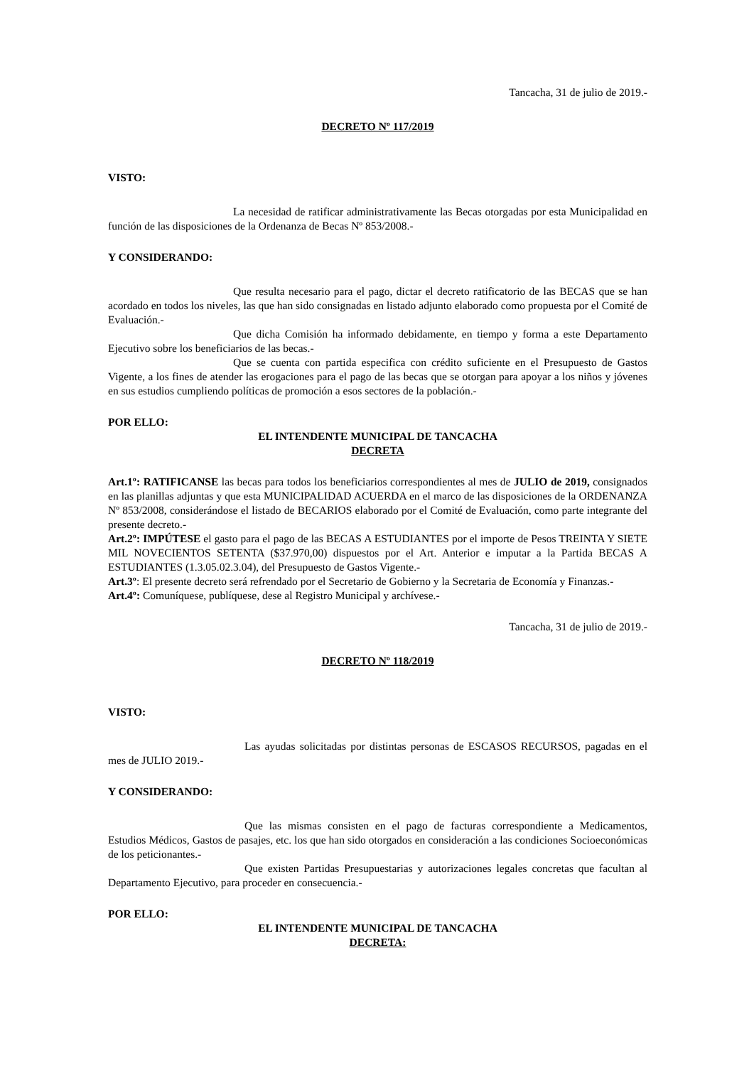Tancacha, 31 de julio de 2019.-
DECRETO Nº 117/2019
VISTO:
La necesidad de ratificar administrativamente las Becas otorgadas por esta Municipalidad en función de las disposiciones de la Ordenanza de Becas Nº 853/2008.-
Y CONSIDERANDO:
Que resulta necesario para el pago, dictar el decreto ratificatorio de las BECAS que se han acordado en todos los niveles, las que han sido consignadas en listado adjunto elaborado como propuesta por el Comité de Evaluación.-
Que dicha Comisión ha informado debidamente, en tiempo y forma a este Departamento Ejecutivo sobre los beneficiarios de las becas.-
Que se cuenta con partida especifica con crédito suficiente en el Presupuesto de Gastos Vigente, a los fines de atender las erogaciones para el pago de las becas que se otorgan para apoyar a los niños y jóvenes en sus estudios cumpliendo políticas de promoción a esos sectores de la población.-
POR ELLO:
EL INTENDENTE MUNICIPAL DE TANCACHA
DECRETA
Art.1º: RATIFICANSE las becas para todos los beneficiarios correspondientes al mes de JULIO de 2019, consignados en las planillas adjuntas y que esta MUNICIPALIDAD ACUERDA en el marco de las disposiciones de la ORDENANZA Nº 853/2008, considerándose el listado de BECARIOS elaborado por el Comité de Evaluación, como parte integrante del presente decreto.-
Art.2º: IMPÚTESE el gasto para el pago de las BECAS A ESTUDIANTES por el importe de Pesos TREINTA Y SIETE MIL NOVECIENTOS SETENTA ($37.970,00) dispuestos por el Art. Anterior e imputar a la Partida BECAS A ESTUDIANTES (1.3.05.02.3.04), del Presupuesto de Gastos Vigente.-
Art.3º: El presente decreto será refrendado por el Secretario de Gobierno y la Secretaria de Economía y Finanzas.-
Art.4º: Comuníquese, publíquese, dese al Registro Municipal y archívese.-
Tancacha, 31 de julio de 2019.-
DECRETO Nº 118/2019
VISTO:
Las ayudas solicitadas por distintas personas de ESCASOS RECURSOS, pagadas en el mes de JULIO 2019.-
Y CONSIDERANDO:
Que las mismas consisten en el pago de facturas correspondiente a Medicamentos, Estudios Médicos, Gastos de pasajes, etc. los que han sido otorgados en consideración a las condiciones Socioeconómicas de los peticionantes.-
Que existen Partidas Presupuestarias y autorizaciones legales concretas que facultan al Departamento Ejecutivo, para proceder en consecuencia.-
POR ELLO:
EL INTENDENTE MUNICIPAL DE TANCACHA
DECRETA: